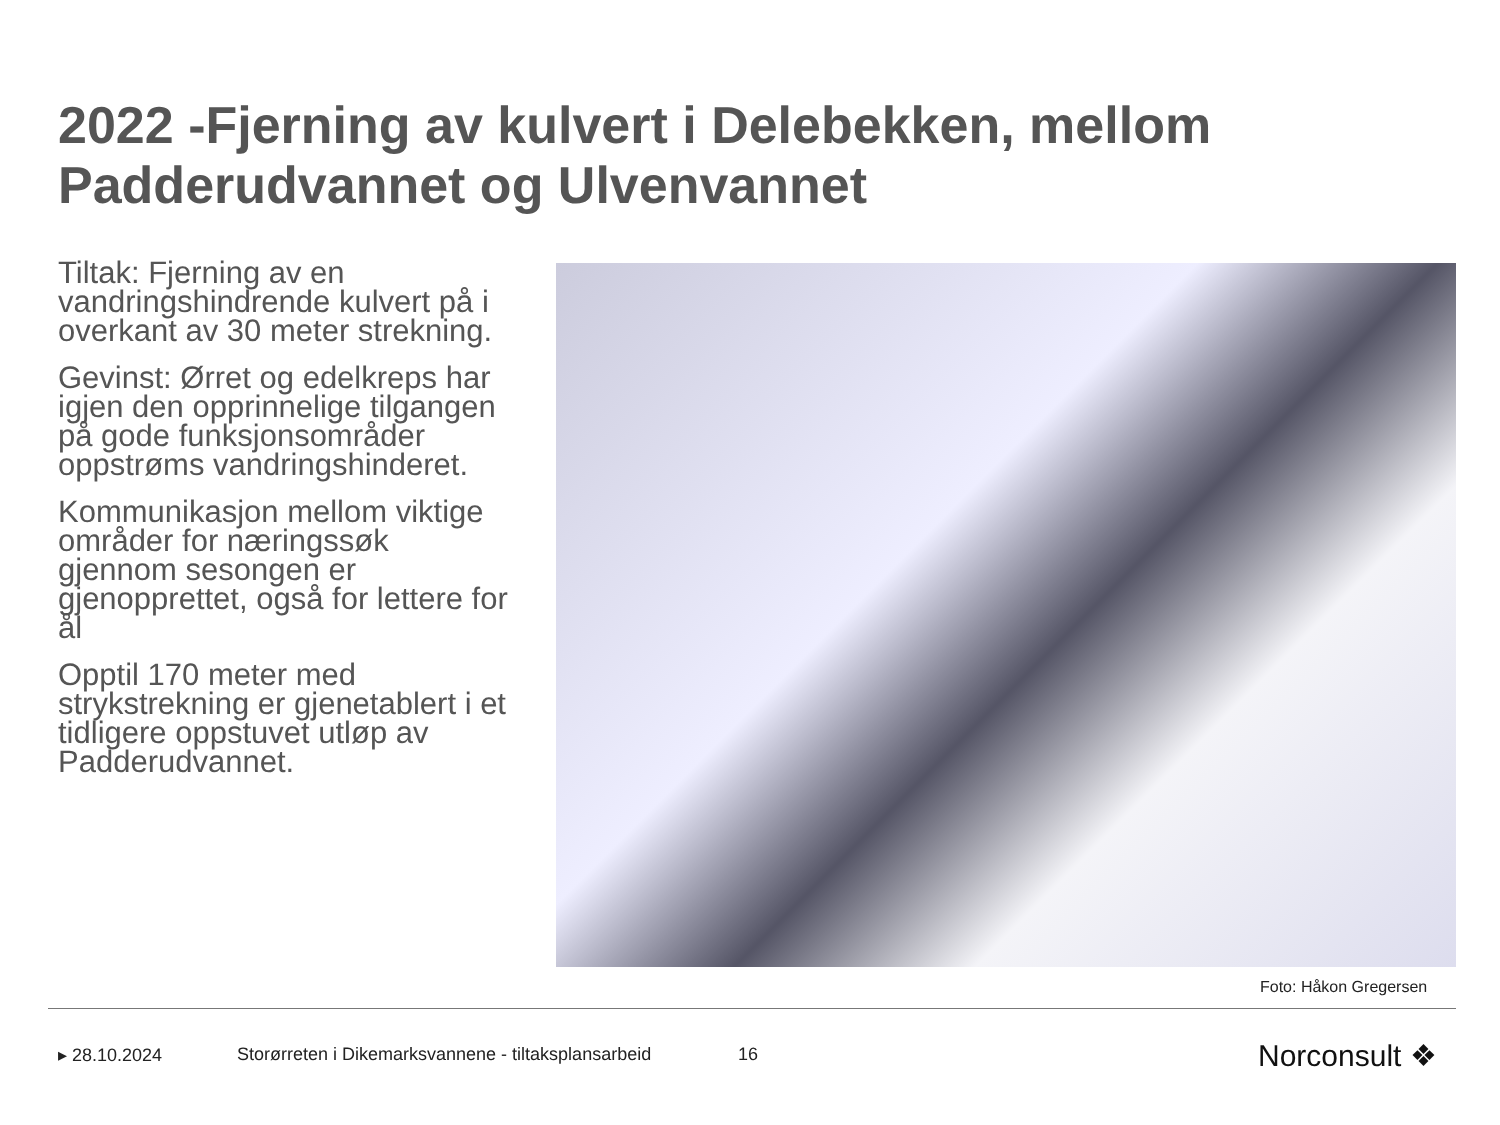2022 -Fjerning av kulvert i Delebekken, mellom Padderudvannet og Ulvenvannet
Tiltak: Fjerning av en vandringshindrende kulvert på i overkant av 30 meter strekning.
Gevinst: Ørret og edelkreps har igjen den opprinnelige tilgangen på gode funksjonsområder oppstrøms vandringshinderet.
Kommunikasjon mellom viktige områder for næringssøk gjennom sesongen er gjenopprettet, også for lettere for ål
Opptil 170 meter med strykstrekning er gjenetablert i et tidligere oppstuvet utløp av Padderudvannet.
Foto: Håkon Gregersen
▸ 28.10.2024
Storørreten i Dikemarksvannene - tiltaksplansarbeid
16 Norconsult ❖